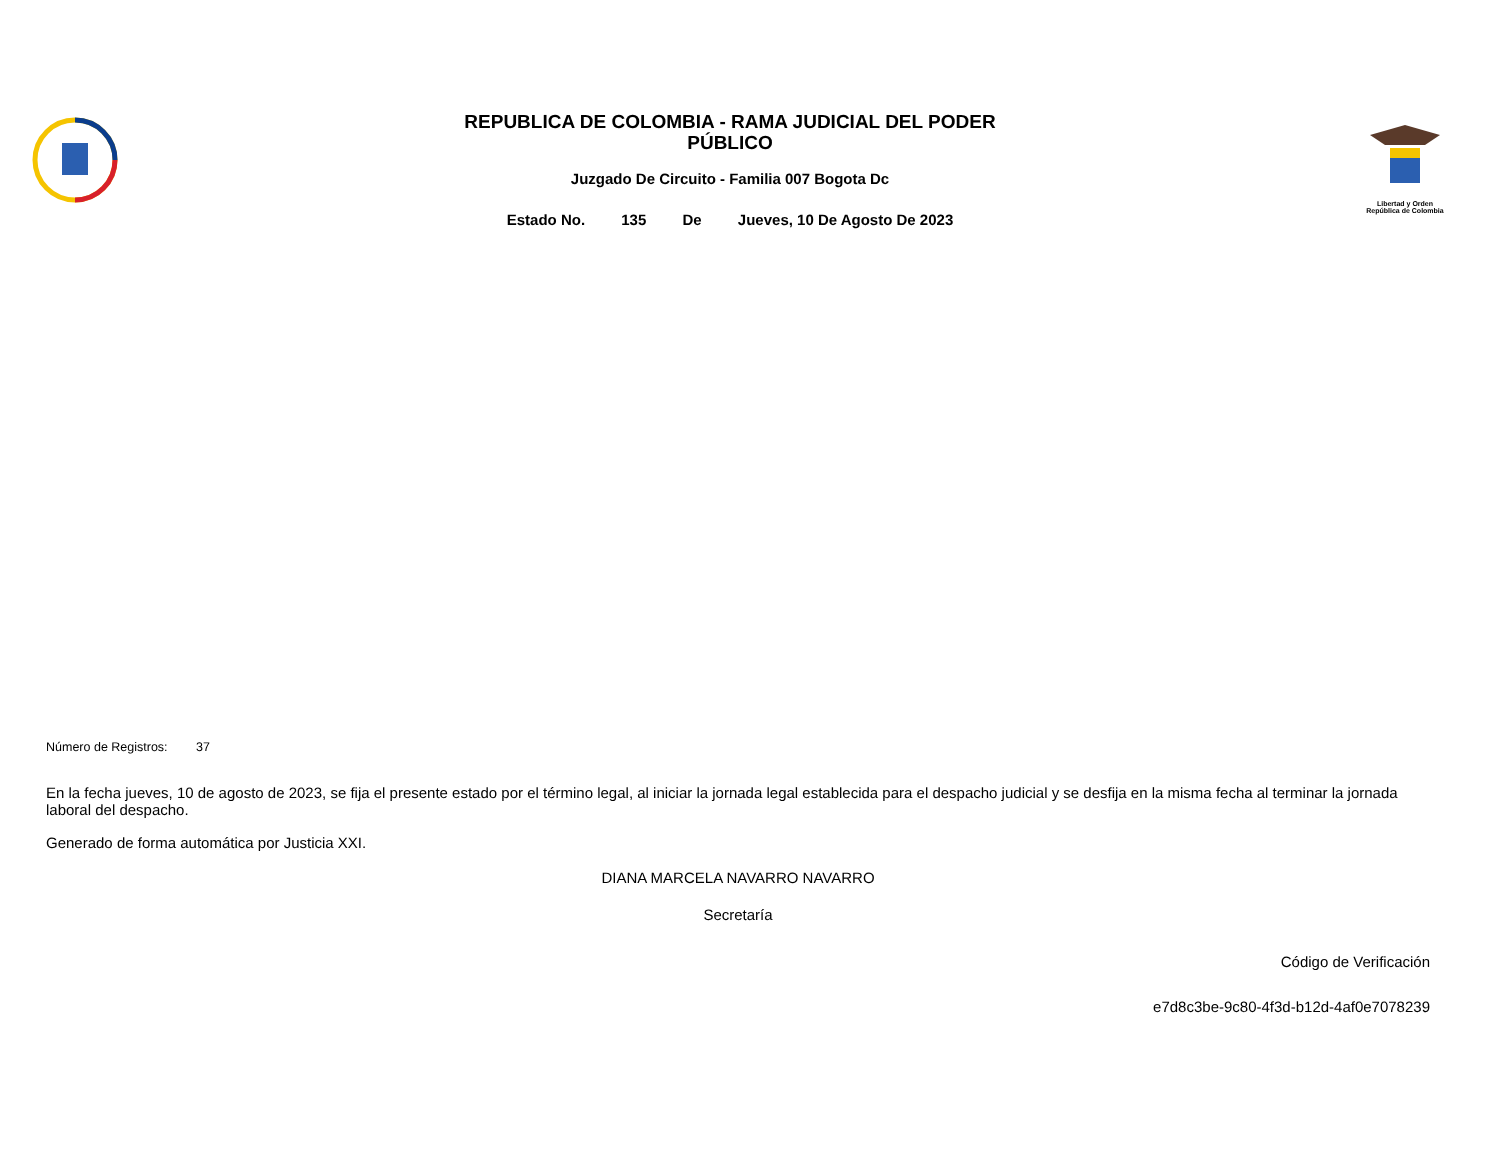REPUBLICA DE COLOMBIA - RAMA JUDICIAL DEL PODER
PÚBLICO
Juzgado De Circuito - Familia 007 Bogota Dc
Estado No. 135 De Jueves, 10 De Agosto De 2023
Libertad y Orden
República de Colombia
Número de Registros: 37
En la fecha jueves, 10 de agosto de 2023, se fija el presente estado por el término legal, al iniciar la jornada legal establecida para el despacho judicial y se desfija en la misma fecha al terminar la jornada laboral del despacho.
Generado de forma automática por Justicia XXI.
DIANA MARCELA NAVARRO NAVARRO
Secretaría
Código de Verificación
e7d8c3be-9c80-4f3d-b12d-4af0e7078239